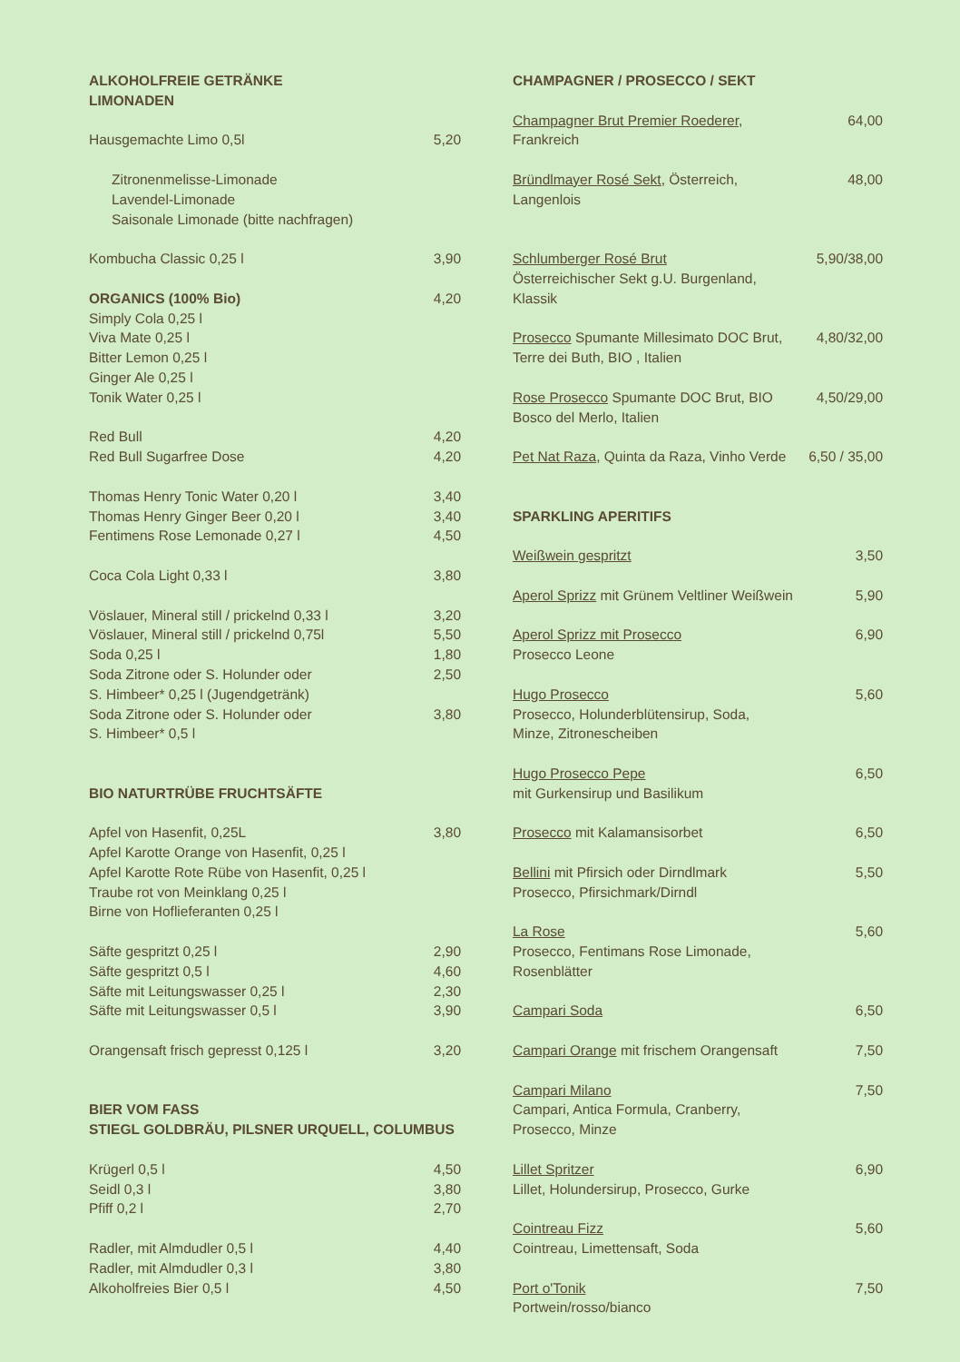| ALKOHOLFREIE GETRÄNKE LIMONADEN | |
| Hausgemachte Limo 0,5l | 5,20 |
| Zitronenmelisse-Limonade Lavendel-Limonade Saisonale Limonade (bitte nachfragen) | |
| Kombucha Classic 0,25 l | 3,90 |
| ORGANICS (100% Bio) Simply Cola 0,25 l Viva Mate 0,25 l Bitter Lemon 0,25 l Ginger Ale 0,25 l Tonik Water 0,25 l | 4,20 |
| Red Bull | 4,20 |
| Red Bull Sugarfree Dose | 4,20 |
| Thomas Henry Tonic Water 0,20 l | 3,40 |
| Thomas Henry Ginger Beer 0,20 l | 3,40 |
| Fentimens Rose Lemonade 0,27 l | 4,50 |
| Coca Cola Light 0,33 l | 3,80 |
| Vöslauer, Mineral still / prickelnd 0,33 l | 3,20 |
| Vöslauer, Mineral still / prickelnd 0,75l | 5,50 |
| Soda 0,25 l | 1,80 |
| Soda Zitrone oder S. Holunder oder S. Himbeer* 0,25 l (Jugendgetränk) | 2,50 |
| Soda Zitrone oder S. Holunder oder S. Himbeer* 0,5 l | 3,80 |
| BIO NATURTRÜBE FRUCHTSÄFTE | |
| Apfel von Hasenfit, 0,25L Apfel Karotte Orange von Hasenfit, 0,25 l Apfel Karotte Rote Rübe von Hasenfit, 0,25 l Traube rot von Meinklang 0,25 l Birne von Hoflieferanten 0,25 l | 3,80 |
| Säfte gespritzt 0,25 l | 2,90 |
| Säfte gespritzt 0,5 l | 4,60 |
| Säfte mit Leitungswasser 0,25 l | 2,30 |
| Säfte mit Leitungswasser 0,5 l | 3,90 |
| Orangensaft frisch gepresst 0,125 l | 3,20 |
| BIER VOM FASS STIEGL GOLDBRÄU, PILSNER URQUELL, COLUMBUS | |
| Krügerl 0,5 l | 4,50 |
| Seidl 0,3 l | 3,80 |
| Pfiff 0,2 l | 2,70 |
| Radler, mit Almdudler 0,5 l | 4,40 |
| Radler, mit Almdudler 0,3 l | 3,80 |
| Alkoholfreies Bier 0,5 l | 4,50 |
| CHAMPAGNER / PROSECCO / SEKT | |
| Champagner Brut Premier Roederer , Frankreich | 64,00 |
| Bründlmayer Rosé Sekt , Österreich, Langenlois | 48,00 |
| Schlumberger Rosé Brut Österreichischer Sekt g.U. Burgenland, Klassik | 5,90/38,00 |
| Prosecco Spumante Millesimato DOC Brut, Terre dei Buth, BIO , Italien | 4,80/32,00 |
| Rose Prosecco Spumante DOC Brut, BIO Bosco del Merlo, Italien | 4,50/29,00 |
| Pet Nat Raza , Quinta da Raza, Vinho Verde | 6,50 / 35,00 |
| SPARKLING APERITIFS | |
| Weißwein gespritzt | 3,50 |
| Aperol Sprizz mit Grünem Veltliner Weißwein | 5,90 |
| Aperol Sprizz mit Prosecco Prosecco Leone | 6,90 |
| Hugo Prosecco Prosecco, Holunderblütensirup, Soda, Minze, Zitronescheiben | 5,60 |
| Hugo Prosecco Pepe mit Gurkensirup und Basilikum | 6,50 |
| Prosecco mit Kalamansisorbet | 6,50 |
| Bellini mit Pfirsich oder Dirndlmark Prosecco, Pfirsichmark/Dirndl | 5,50 |
| La Rose Prosecco, Fentimans Rose Limonade, Rosenblätter | 5,60 |
| Campari Soda | 6,50 |
| Campari Orange mit frischem Orangensaft | 7,50 |
| Campari Milano Campari, Antica Formula, Cranberry, Prosecco, Minze | 7,50 |
| Lillet Spritzer Lillet, Holundersirup, Prosecco, Gurke | 6,90 |
| Cointreau Fizz Cointreau, Limettensaft, Soda | 5,60 |
| Port o'Tonik Portwein/rosso/bianco | 7,50 |